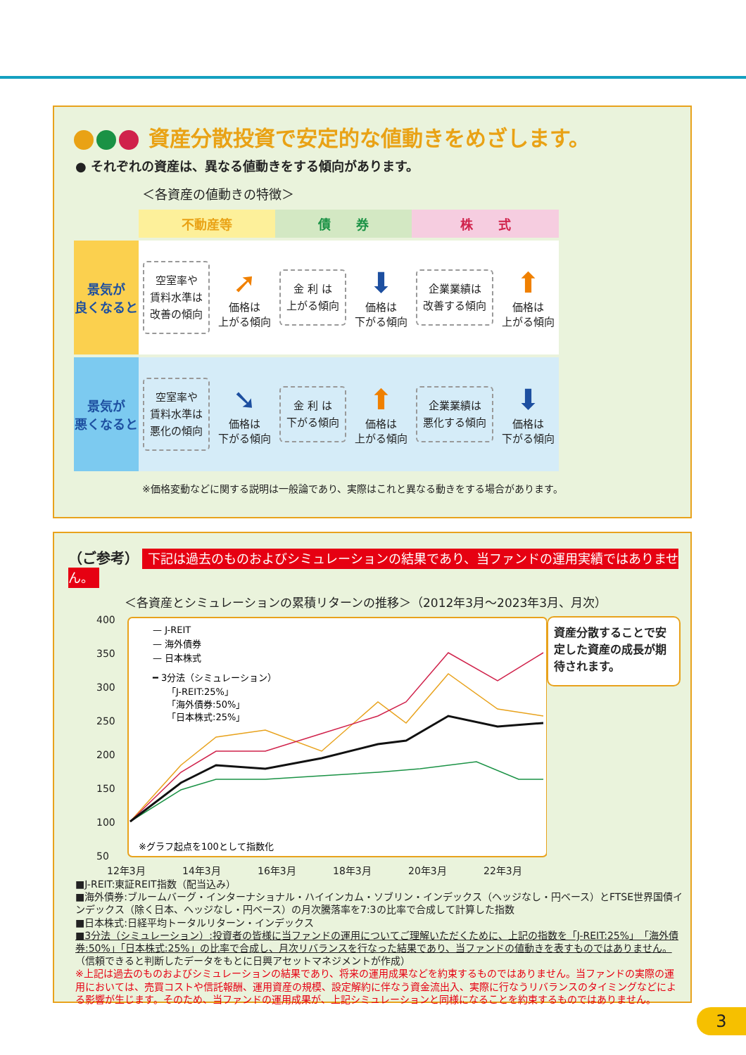資産分散投資で安定的な値動きをめざします。
● それぞれの資産は、異なる値動きをする傾向があります。
＜各資産の値動きの特徴＞
| | 不動産等 | | 債 券 | | 株 式 | |
| --- | --- | --- | --- | --- | --- | --- |
| 景気が 良くなると | 空室率や 賃料水準は 改善の傾向 | ➚ 価格は 上がる傾向 | 金 利 は 上がる傾向 | ⬇ 価格は 下がる傾向 | 企業業績は 改善する傾向 | ⬆ 価格は 上がる傾向 |
| 景気が 悪くなると | 空室率や 賃料水準は 悪化の傾向 | ➘ 価格は 下がる傾向 | 金 利 は 下がる傾向 | ⬆ 価格は 上がる傾向 | 企業業績は 悪化する傾向 | ⬇ 価格は 下がる傾向 |
※価格変動などに関する説明は一般論であり、実際はこれと異なる動きをする場合があります。
（ご参考） 下記は過去のものおよびシミュレーションの結果であり、当ファンドの運用実績ではありません。
＜各資産とシミュレーションの累積リターンの推移＞（2012年3月〜2023年3月、月次）
400
350
300
250
200
150
100
50
12年3月
14年3月
16年3月
18年3月
20年3月
22年3月
— J-REIT
— 海外債券
— 日本株式
━ 3分法（シミュレーション）
「J-REIT:25%」
「海外債券:50%」
「日本株式:25%」
※グラフ起点を100として指数化
資産分散することで安定した資産の成長が期待されます。
■J-REIT:東証REIT指数（配当込み）
■海外債券:ブルームバーグ・インターナショナル・ハイインカム・ソブリン・インデックス（ヘッジなし・円ベース）とFTSE世界国債インデックス（除く日本、ヘッジなし・円ベース）の月次騰落率を7:3の比率で合成して計算した指数
■日本株式:日経平均トータルリターン・インデックス
■3分法（シミュレーション）:投資者の皆様に当ファンドの運用についてご理解いただくために、上記の指数を「J-REIT:25%」「海外債券:50%」「日本株式:25%」の比率で合成し、月次リバランスを行なった結果であり、当ファンドの値動きを表すものではありません。
（信頼できると判断したデータをもとに日興アセットマネジメントが作成）
※上記は過去のものおよびシミュレーションの結果であり、将来の運用成果などを約束するものではありません。当ファンドの実際の運用においては、売買コストや信託報酬、運用資産の規模、設定解約に伴なう資金流出入、実際に行なうリバランスのタイミングなどによる影響が生じます。そのため、当ファンドの運用成果が、上記シミュレーションと同様になることを約束するものではありません。
3